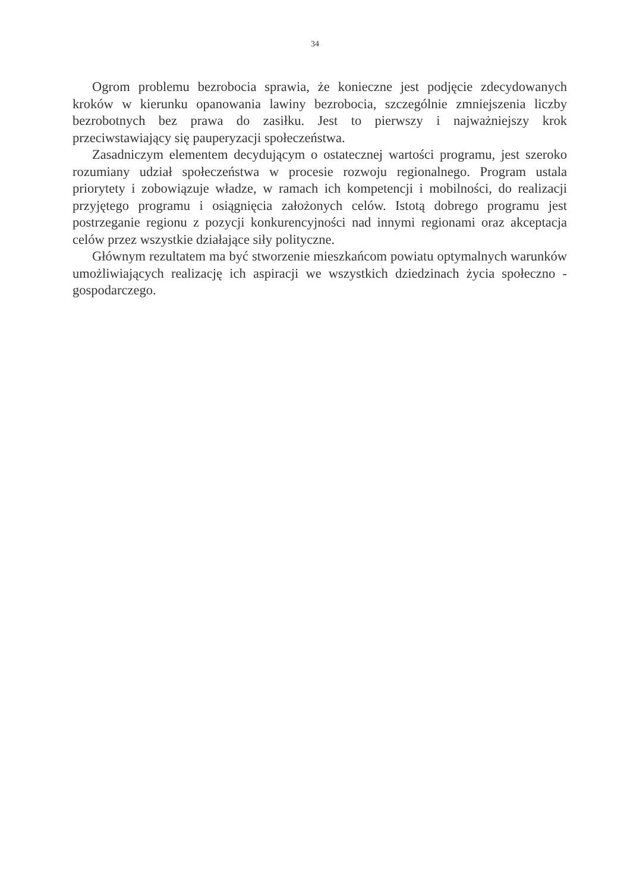34
Ogrom problemu bezrobocia sprawia, że konieczne jest podjęcie zdecydowanych kroków w kierunku opanowania lawiny bezrobocia, szczególnie zmniejszenia liczby bezrobotnych bez prawa do zasiłku. Jest to pierwszy i najważniejszy krok przeciwstawiający się pauperyzacji społeczeństwa.
Zasadniczym elementem decydującym o ostatecznej wartości programu, jest szeroko rozumiany udział społeczeństwa w procesie rozwoju regionalnego. Program ustala priorytety i zobowiązuje władze, w ramach ich kompetencji i mobilności, do realizacji przyjętego programu i osiągnięcia założonych celów. Istotą dobrego programu jest postrzeganie regionu z pozycji konkurencyjności nad innymi regionami oraz akceptacja celów przez wszystkie działające siły polityczne.
Głównym rezultatem ma być stworzenie mieszkańcom powiatu optymalnych warunków umożliwiających realizację ich aspiracji we wszystkich dziedzinach życia społeczno - gospodarczego.